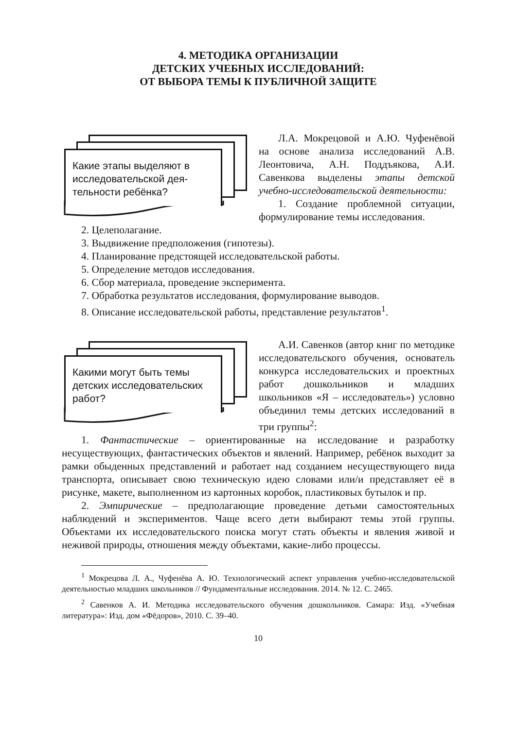4. МЕТОДИКА ОРГАНИЗАЦИИ
ДЕТСКИХ УЧЕБНЫХ ИССЛЕДОВАНИЙ:
ОТ ВЫБОРА ТЕМЫ К ПУБЛИЧНОЙ ЗАЩИТЕ
Какие этапы выделяют в исследовательской дея-тельности ребёнка?
Л.А. Мокрецовой и А.Ю. Чуфенёвой на основе анализа исследований А.В. Леонтовича, А.Н. Поддъякова, А.И. Савенкова выделены этапы детской учебно-исследовательской деятельности:
1. Создание проблемной ситуации, формулирование темы исследования.
2. Целеполагание.
3. Выдвижение предположения (гипотезы).
4. Планирование предстоящей исследовательской работы.
5. Определение методов исследования.
6. Сбор материала, проведение эксперимента.
7. Обработка результатов исследования, формулирование выводов.
8. Описание исследовательской работы, представление результатов<sup>1</sup>.
Какими могут быть темы детских исследовательских работ?
А.И. Савенков (автор книг по методике исследовательского обучения, основатель конкурса исследовательских и проектных работ дошкольников и младших школьников «Я – исследователь») условно объединил темы детских исследований в три группы<sup>2</sup>:
1. Фантастические – ориентированные на исследование и разработку несуществующих, фантастических объектов и явлений. Например, ребёнок выходит за рамки обыденных представлений и работает над созданием несуществующего вида транспорта, описывает свою техническую идею словами или/и представляет её в рисунке, макете, выполненном из картонных коробок, пластиковых бутылок и пр.
2. Эмпирические – предполагающие проведение детьми самостоятельных наблюдений и экспериментов. Чаще всего дети выбирают темы этой группы. Объектами их исследовательского поиска могут стать объекты и явления живой и неживой природы, отношения между объектами, какие-либо процессы.
<sup>1</sup> Мокрецова Л. А., Чуфенёва А. Ю. Технологический аспект управления учебно-исследовательской деятельностью младших школьников // Фундаментальные исследования. 2014. № 12. С. 2465.
<sup>2</sup> Савенков А. И. Методика исследовательского обучения дошкольников. Самара: Изд. «Учебная литература»: Изд. дом «Фёдоров», 2010. С. 39–40.
10